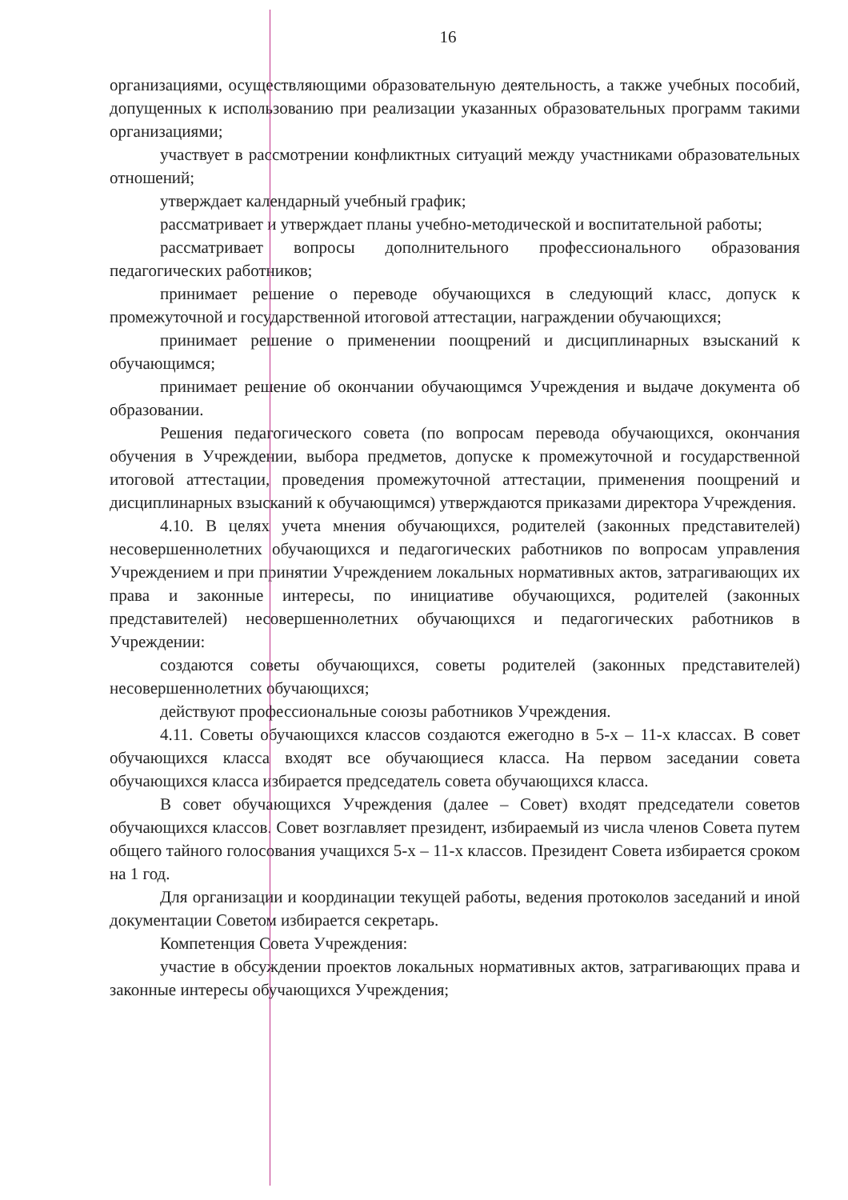16
организациями, осуществляющими образовательную деятельность, а также учебных пособий, допущенных к использованию при реализации указанных образовательных программ такими организациями;
участвует в рассмотрении конфликтных ситуаций между участниками образовательных отношений;
утверждает календарный учебный график;
рассматривает и утверждает планы учебно-методической и воспитательной работы;
рассматривает вопросы дополнительного профессионального образования педагогических работников;
принимает решение о переводе обучающихся в следующий класс, допуск к промежуточной и государственной итоговой аттестации, награждении обучающихся;
принимает решение о применении поощрений и дисциплинарных взысканий к обучающимся;
принимает решение об окончании обучающимся Учреждения и выдаче документа об образовании.
Решения педагогического совета (по вопросам перевода обучающихся, окончания обучения в Учреждении, выбора предметов, допуске к промежуточной и государственной итоговой аттестации, проведения промежуточной аттестации, применения поощрений и дисциплинарных взысканий к обучающимся) утверждаются приказами директора Учреждения.
4.10. В целях учета мнения обучающихся, родителей (законных представителей) несовершеннолетних обучающихся и педагогических работников по вопросам управления Учреждением и при принятии Учреждением локальных нормативных актов, затрагивающих их права и законные интересы, по инициативе обучающихся, родителей (законных представителей) несовершеннолетних обучающихся и педагогических работников в Учреждении:
создаются советы обучающихся, советы родителей (законных представителей) несовершеннолетних обучающихся;
действуют профессиональные союзы работников Учреждения.
4.11. Советы обучающихся классов создаются ежегодно в 5-х – 11-х классах. В совет обучающихся класса входят все обучающиеся класса. На первом заседании совета обучающихся класса избирается председатель совета обучающихся класса.
В совет обучающихся Учреждения (далее – Совет) входят председатели советов обучающихся классов. Совет возглавляет президент, избираемый из числа членов Совета путем общего тайного голосования учащихся 5-х – 11-х классов. Президент Совета избирается сроком на 1 год.
Для организации и координации текущей работы, ведения протоколов заседаний и иной документации Советом избирается секретарь.
Компетенция Совета Учреждения:
участие в обсуждении проектов локальных нормативных актов, затрагивающих права и законные интересы обучающихся Учреждения;